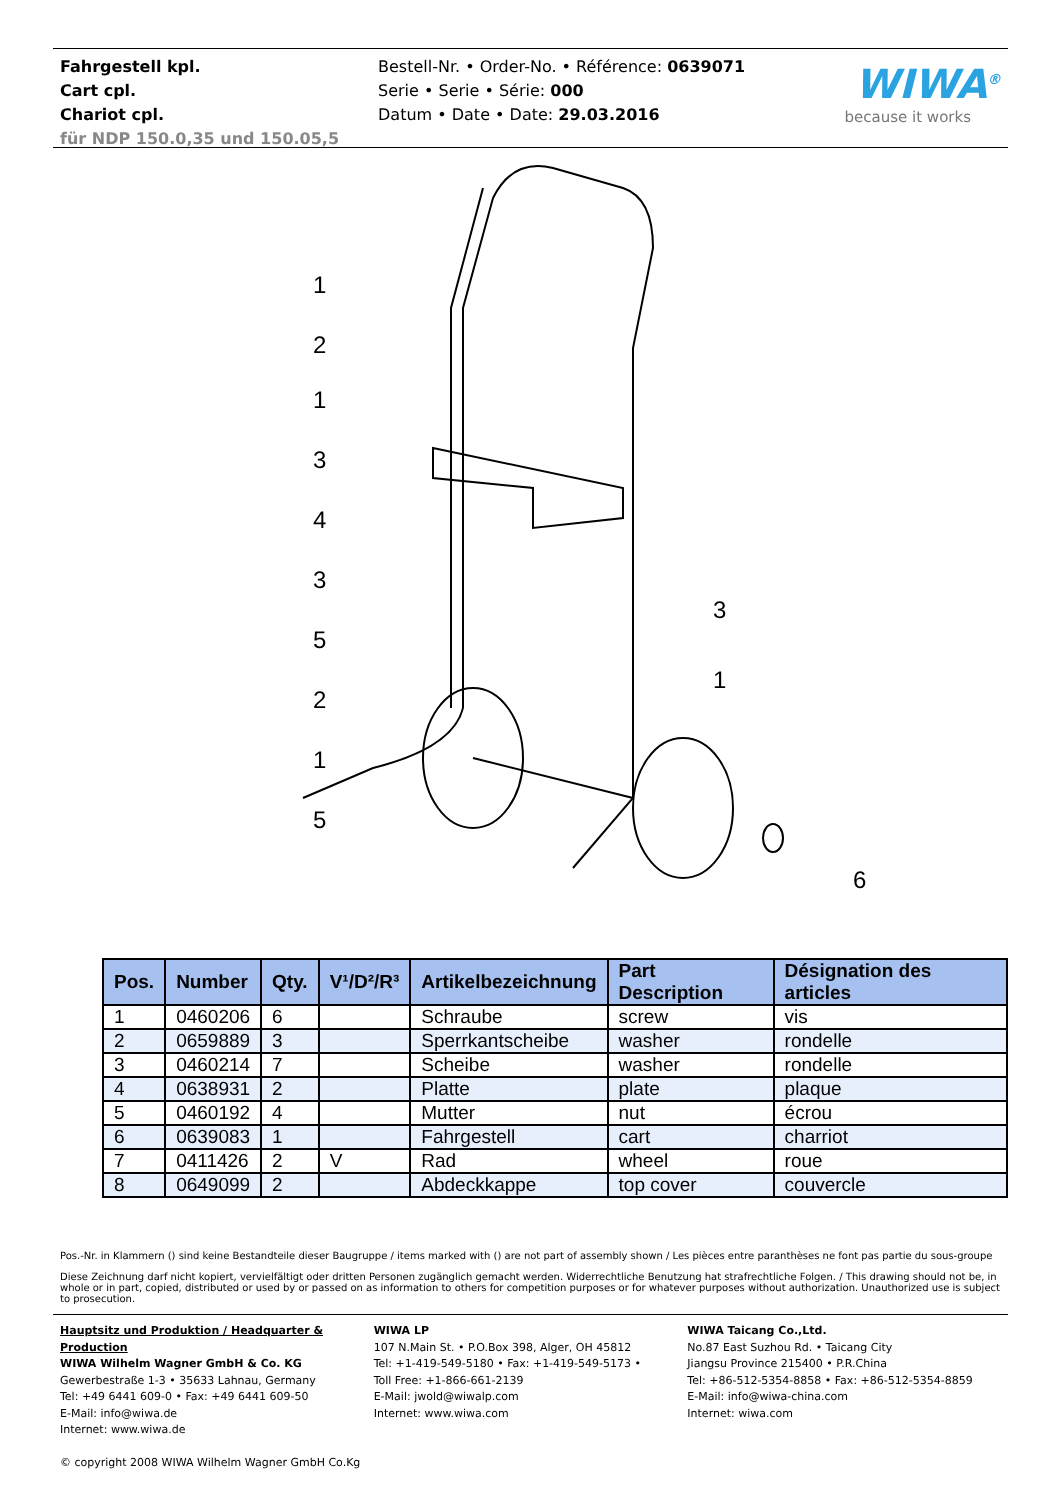Fahrgestell kpl.
Cart cpl.
Chariot cpl.
für NDP 150.0,35 und 150.05,5
Bestell-Nr. • Order-No. • Référence: 0639071
Serie • Serie • Série: 000
Datum • Date • Date: 29.03.2016
WIWA<sup>®</sup>
because it works
1
2
1
3
4
3
5
2
1
5
3
1
6
| Pos. | Number | Qty. | V¹/D²/R³ | Artikelbezeichnung | Part Description | Désignation des articles |
| --- | --- | --- | --- | --- | --- | --- |
| 1 | 0460206 | 6 | | Schraube | screw | vis |
| 2 | 0659889 | 3 | | Sperrkantscheibe | washer | rondelle |
| 3 | 0460214 | 7 | | Scheibe | washer | rondelle |
| 4 | 0638931 | 2 | | Platte | plate | plaque |
| 5 | 0460192 | 4 | | Mutter | nut | écrou |
| 6 | 0639083 | 1 | | Fahrgestell | cart | charriot |
| 7 | 0411426 | 2 | V | Rad | wheel | roue |
| 8 | 0649099 | 2 | | Abdeckkappe | top cover | couvercle |
Pos.-Nr. in Klammern () sind keine Bestandteile dieser Baugruppe / items marked with () are not part of assembly shown / Les pièces entre paranthèses ne font pas partie du sous-groupe
Diese Zeichnung darf nicht kopiert, vervielfältigt oder dritten Personen zugänglich gemacht werden. Widerrechtliche Benutzung hat strafrechtliche Folgen. / This drawing should not be, in whole or in part, copied, distributed or used by or passed on as information to others for competition purposes or for whatever purposes without authorization. Unauthorized use is subject to prosecution.
Hauptsitz und Produktion / Headquarter & Production
WIWA Wilhelm Wagner GmbH & Co. KG
Gewerbestraße 1-3 • 35633 Lahnau, Germany
Tel: +49 6441 609-0 • Fax: +49 6441 609-50
E-Mail: info@wiwa.de
Internet: www.wiwa.de
© copyright 2008 WIWA Wilhelm Wagner GmbH Co.Kg
WIWA LP
107 N.Main St. • P.O.Box 398, Alger, OH 45812
Tel: +1-419-549-5180 • Fax: +1-419-549-5173 •
Toll Free: +1-866-661-2139
E-Mail: jwold@wiwalp.com
Internet: www.wiwa.com
WIWA Taicang Co.,Ltd.
No.87 East Suzhou Rd. • Taicang City
Jiangsu Province 215400 • P.R.China
Tel: +86-512-5354-8858 • Fax: +86-512-5354-8859
E-Mail: info@wiwa-china.com
Internet: wiwa.com